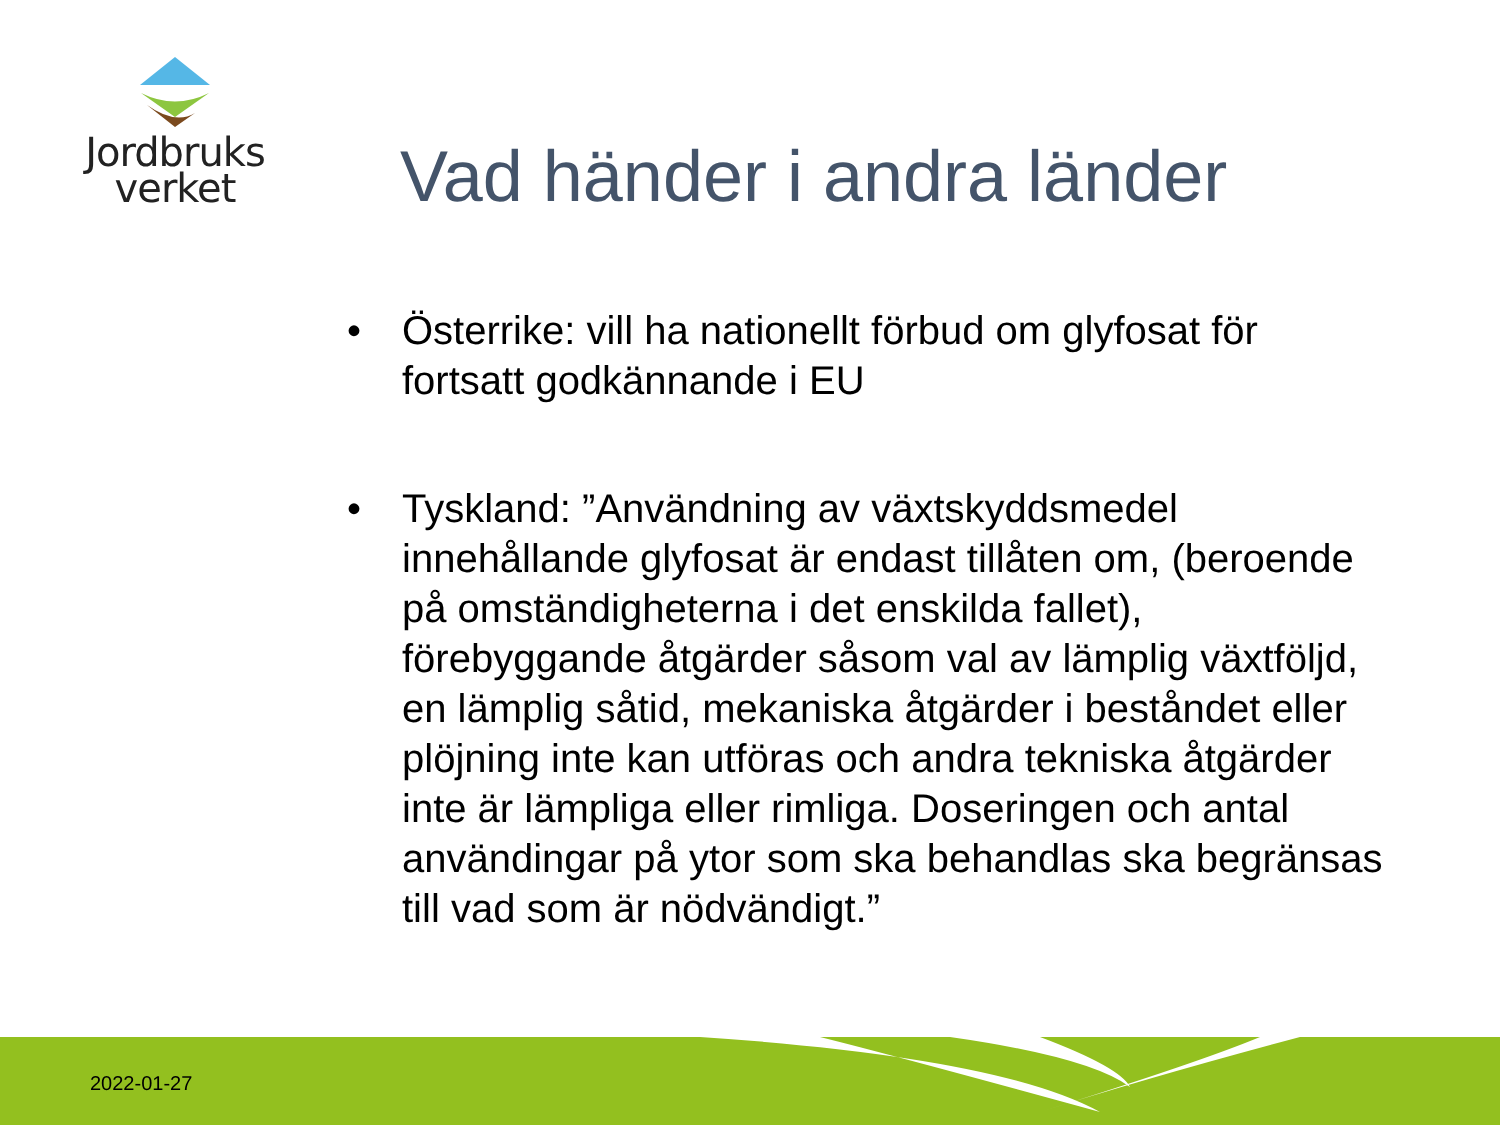Jordbruks
verket
Vad händer i andra länder
• Österrike: vill ha nationellt förbud om glyfosat för fortsatt godkännande i EU
• Tyskland: ”Användning av växtskyddsmedel innehållande glyfosat är endast tillåten om, (beroende på omständigheterna i det enskilda fallet), förebyggande åtgärder såsom val av lämplig växtföljd, en lämplig såtid, mekaniska åtgärder i beståndet eller plöjning inte kan utföras och andra tekniska åtgärder inte är lämpliga eller rimliga. Doseringen och antal användingar på ytor som ska behandlas ska begränsas till vad som är nödvändigt.”
2022-01-27